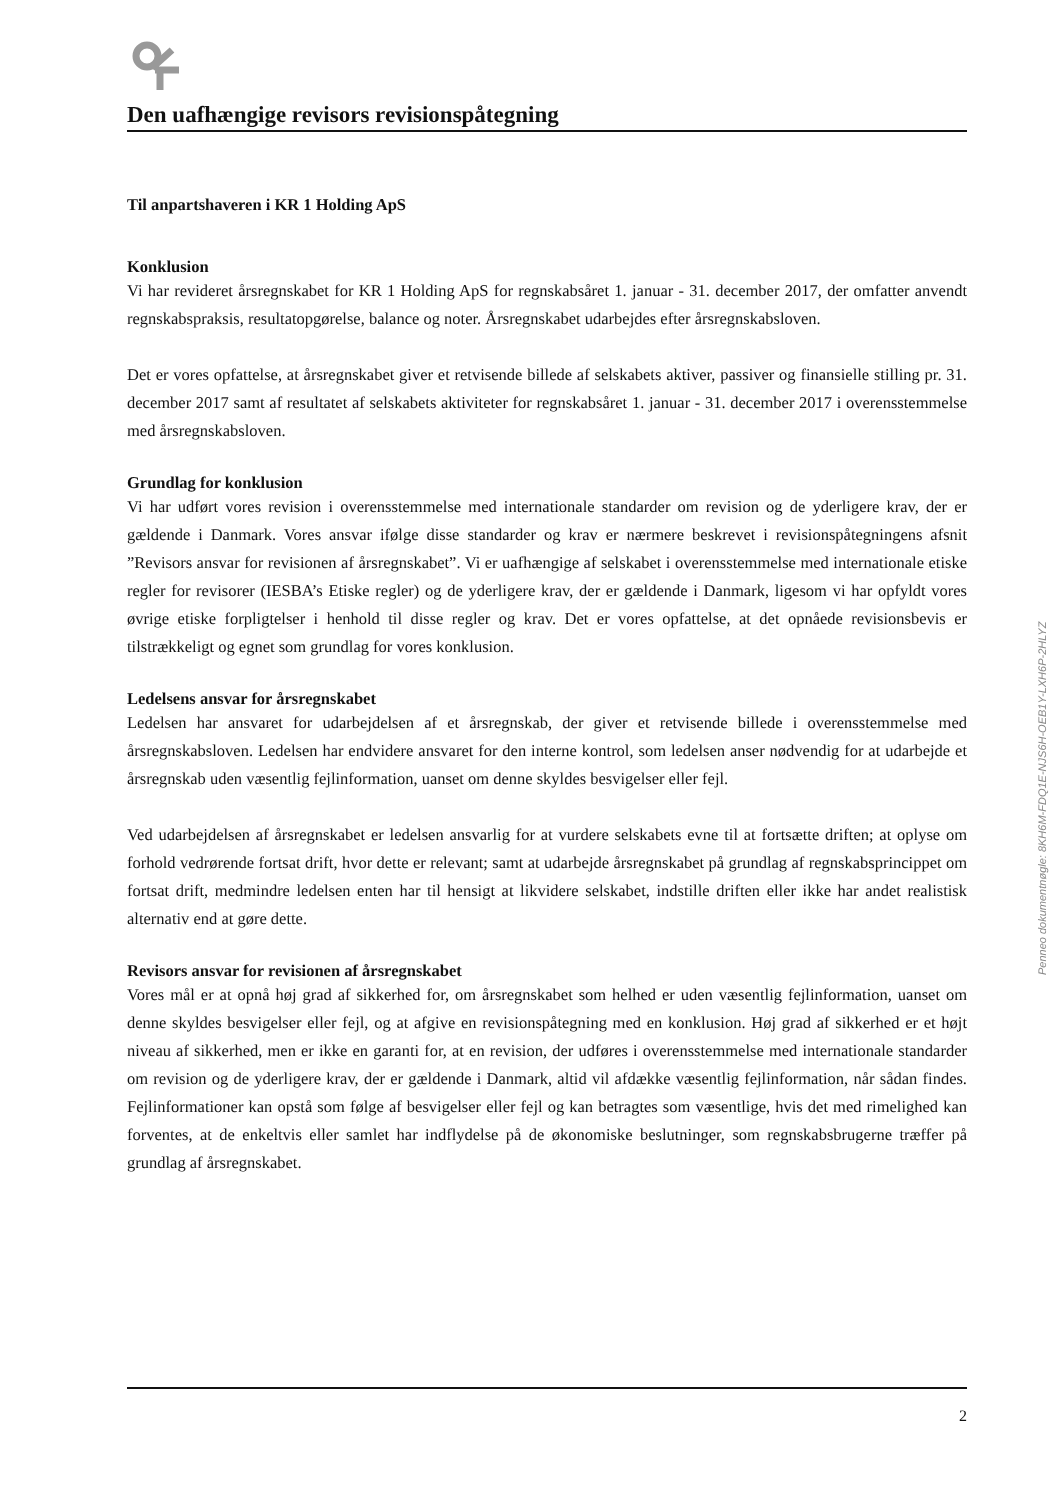Den uafhængige revisors revisionspåtegning
Til anpartshaveren i KR 1 Holding ApS
Konklusion
Vi har revideret årsregnskabet for KR 1 Holding ApS for regnskabsåret 1. januar - 31. december 2017, der omfatter anvendt regnskabspraksis, resultatopgørelse, balance og noter. Årsregnskabet udarbejdes efter årsregnskabsloven.
Det er vores opfattelse, at årsregnskabet giver et retvisende billede af selskabets aktiver, passiver og finansielle stilling pr. 31. december 2017 samt af resultatet af selskabets aktiviteter for regnskabsåret 1. januar - 31. december 2017 i overensstemmelse med årsregnskabsloven.
Grundlag for konklusion
Vi har udført vores revision i overensstemmelse med internationale standarder om revision og de yderligere krav, der er gældende i Danmark. Vores ansvar ifølge disse standarder og krav er nærmere beskrevet i revisionspåtegningens afsnit ”Revisors ansvar for revisionen af årsregnskabet”. Vi er uafhængige af selskabet i overensstemmelse med internationale etiske regler for revisorer (IESBA’s Etiske regler) og de yderligere krav, der er gældende i Danmark, ligesom vi har opfyldt vores øvrige etiske forpligtelser i henhold til disse regler og krav. Det er vores opfattelse, at det opnåede revisionsbevis er tilstrækkeligt og egnet som grundlag for vores konklusion.
Ledelsens ansvar for årsregnskabet
Ledelsen har ansvaret for udarbejdelsen af et årsregnskab, der giver et retvisende billede i overensstemmelse med årsregnskabsloven. Ledelsen har endvidere ansvaret for den interne kontrol, som ledelsen anser nødvendig for at udarbejde et årsregnskab uden væsentlig fejlinformation, uanset om denne skyldes besvigelser eller fejl.
Ved udarbejdelsen af årsregnskabet er ledelsen ansvarlig for at vurdere selskabets evne til at fortsætte driften; at oplyse om forhold vedrørende fortsat drift, hvor dette er relevant; samt at udarbejde årsregnskabet på grundlag af regnskabsprincippet om fortsat drift, medmindre ledelsen enten har til hensigt at likvidere selskabet, indstille driften eller ikke har andet realistisk alternativ end at gøre dette.
Revisors ansvar for revisionen af årsregnskabet
Vores mål er at opnå høj grad af sikkerhed for, om årsregnskabet som helhed er uden væsentlig fejlinformation, uanset om denne skyldes besvigelser eller fejl, og at afgive en revisionspåtegning med en konklusion. Høj grad af sikkerhed er et højt niveau af sikkerhed, men er ikke en garanti for, at en revision, der udføres i overensstemmelse med internationale standarder om revision og de yderligere krav, der er gældende i Danmark, altid vil afdække væsentlig fejlinformation, når sådan findes. Fejlinformationer kan opstå som følge af besvigelser eller fejl og kan betragtes som væsentlige, hvis det med rimelighed kan forventes, at de enkeltvis eller samlet har indflydelse på de økonomiske beslutninger, som regnskabsbrugerne træffer på grundlag af årsregnskabet.
Penneo dokumentnøgle: 8KH6M-FDQ1E-NJS6H-OEB1Y-LXH6P-2HLYZ
2